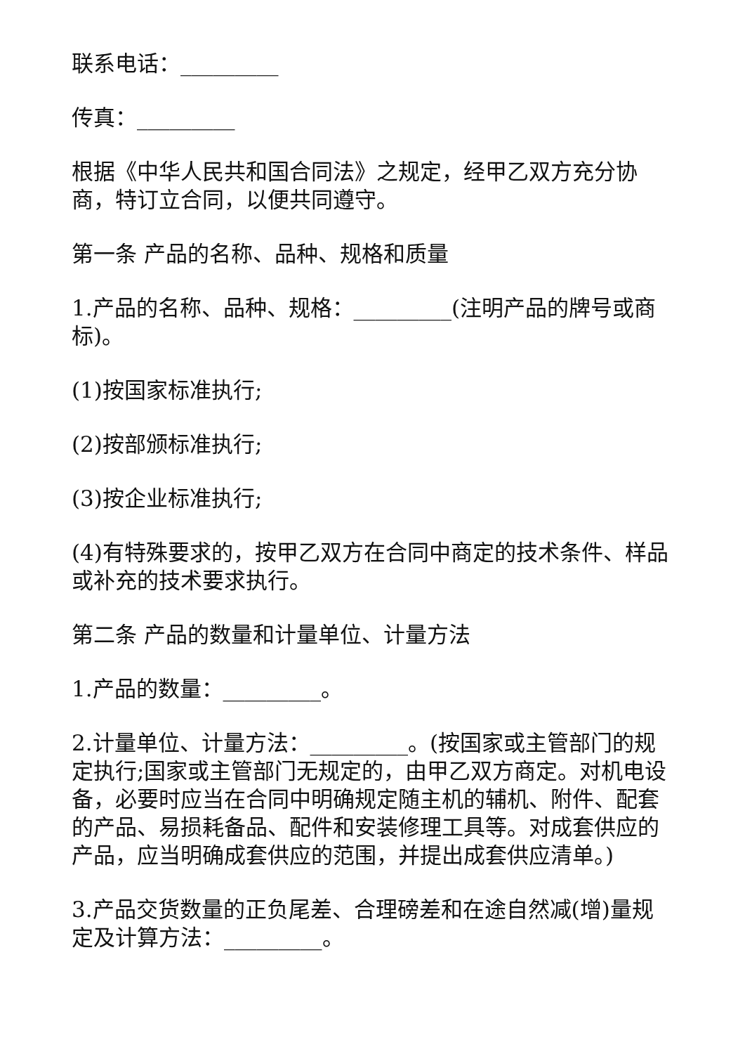联系电话：_________
传真：_________
根据《中华人民共和国合同法》之规定，经甲乙双方充分协商，特订立合同，以便共同遵守。
第一条 产品的名称、品种、规格和质量
1.产品的名称、品种、规格：_________(注明产品的牌号或商标)。
(1)按国家标准执行;
(2)按部颁标准执行;
(3)按企业标准执行;
(4)有特殊要求的，按甲乙双方在合同中商定的技术条件、样品或补充的技术要求执行。
第二条 产品的数量和计量单位、计量方法
1.产品的数量：_________。
2.计量单位、计量方法：_________。(按国家或主管部门的规定执行;国家或主管部门无规定的，由甲乙双方商定。对机电设备，必要时应当在合同中明确规定随主机的辅机、附件、配套的产品、易损耗备品、配件和安装修理工具等。对成套供应的产品，应当明确成套供应的范围，并提出成套供应清单。)
3.产品交货数量的正负尾差、合理磅差和在途自然减(增)量规定及计算方法：_________。